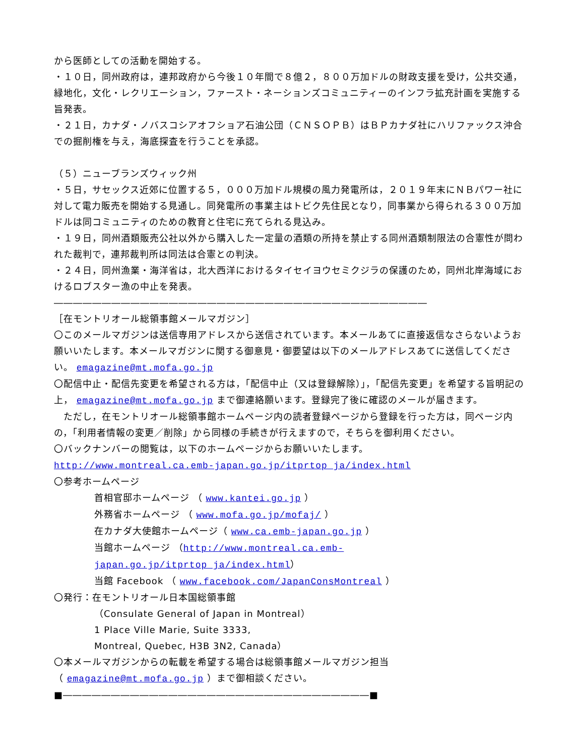から医師としての活動を開始する。
・１０日，同州政府は，連邦政府から今後１０年間で８億２，８００万加ドルの財政支援を受け，公共交通，緑地化，文化・レクリエーション，ファースト・ネーションズコミュニティーのインフラ拡充計画を実施する旨発表。
・２１日，カナダ・ノバスコシアオフショア石油公団（ＣＮＳＯＰＢ）はＢＰカナダ社にハリファックス沖合での掘削権を与え，海底探査を行うことを承認。
（５）ニューブランズウィック州
・５日，サセックス近郊に位置する５，０００万加ドル規模の風力発電所は，２０１９年末にＮＢパワー社に対して電力販売を開始する見通し。同発電所の事業主はトビク先住民となり，同事業から得られる３００万加ドルは同コミュニティのための教育と住宅に充てられる見込み。
・１９日，同州酒類販売公社以外から購入した一定量の酒類の所持を禁止する同州酒類制限法の合憲性が問われた裁判で，連邦裁判所は同法は合憲との判決。
・２４日，同州漁業・海洋省は，北大西洋におけるタイセイヨウセミクジラの保護のため，同州北岸海域におけるロブスター漁の中止を発表。
―――――――――――――――――――――――――――――――――――――――
［在モントリオール総領事館メールマガジン］
〇このメールマガジンは送信専用アドレスから送信されています。本メールあてに直接返信なさらないようお願いいたします。本メールマガジンに関する御意見・御要望は以下のメールアドレスあてに送信してください。 emagazine@mt.mofa.go.jp
〇配信中止・配信先変更を希望される方は，「配信中止（又は登録解除）」，「配信先変更」を希望する旨明記の上， emagazine@mt.mofa.go.jp まで御連絡願います。登録完了後に確認のメールが届きます。
　ただし，在モントリオール総領事館ホームページ内の読者登録ページから登録を行った方は，同ページ内の，「利用者情報の変更／削除」から同様の手続きが行えますので，そちらを御利用ください。
〇バックナンバーの閲覧は，以下のホームページからお願いいたします。
http://www.montreal.ca.emb-japan.go.jp/itprtop_ja/index.html
〇参考ホームページ
首相官邸ホームページ （ www.kantei.go.jp ）
外務省ホームページ （ www.mofa.go.jp/mofaj/ ）
在カナダ大使館ホームページ（ www.ca.emb-japan.go.jp ）
当館ホームページ （http://www.montreal.ca.emb-japan.go.jp/itprtop_ja/index.html）
当館 Facebook （ www.facebook.com/JapanConsMontreal ）
〇発行：在モントリオール日本国総領事館
（Consulate General of Japan in Montreal）
1 Place Ville Marie, Suite 3333,
Montreal, Quebec, H3B 3N2, Canada）
〇本メールマガジンからの転載を希望する場合は総領事館メールマガジン担当
（ emagazine@mt.mofa.go.jp ）まで御相談ください。
■――――――――――――――――――――――――――――――――■